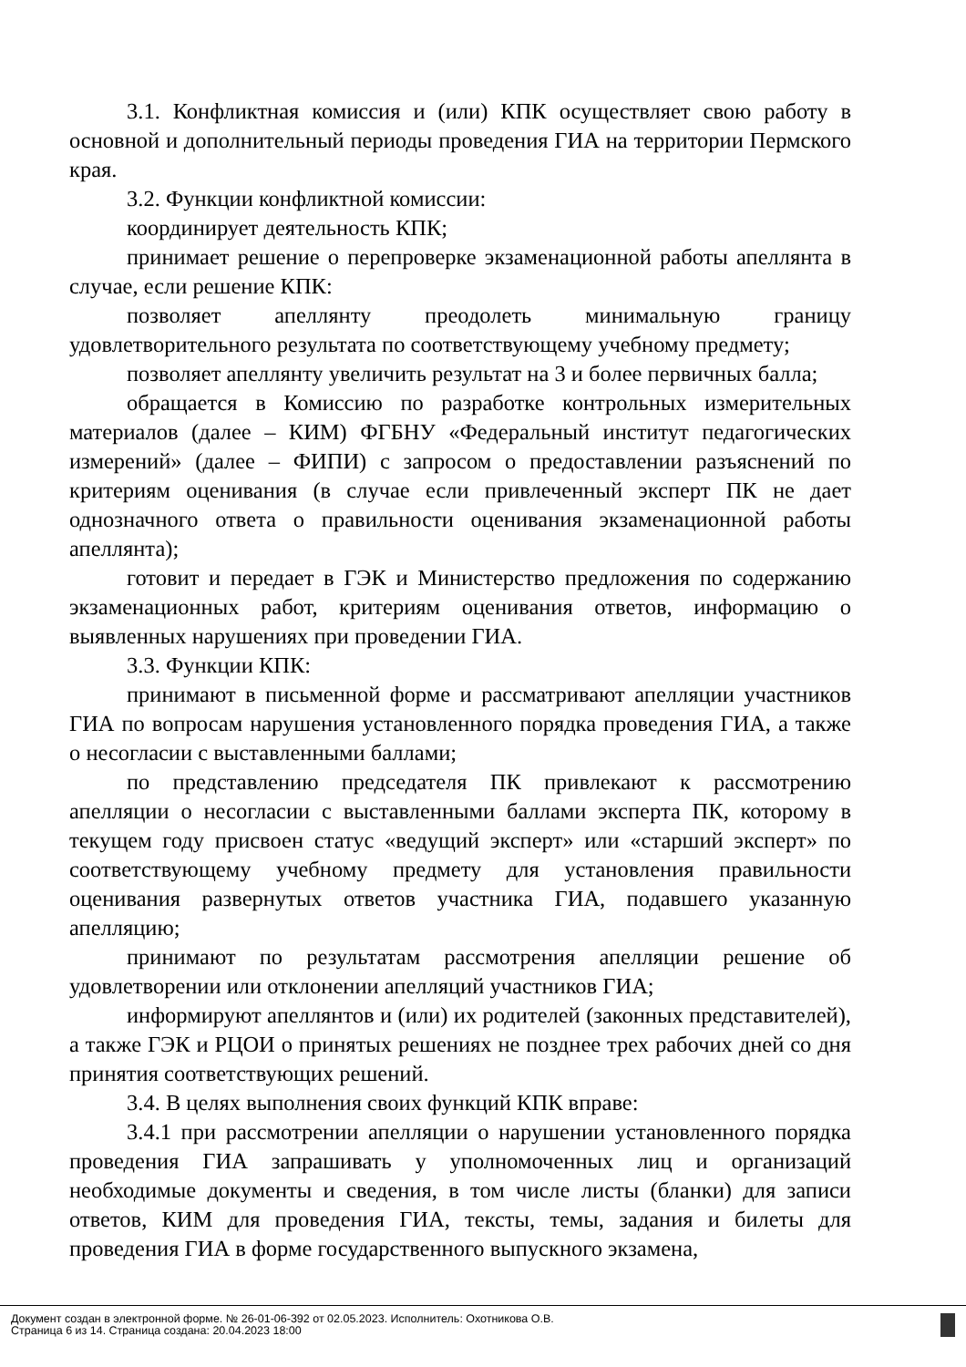3.1. Конфликтная комиссия и (или) КПК осуществляет свою работу в основной и дополнительный периоды проведения ГИА на территории Пермского края.
3.2. Функции конфликтной комиссии:
координирует деятельность КПК;
принимает решение о перепроверке экзаменационной работы апеллянта в случае, если решение КПК:
позволяет апеллянту преодолеть минимальную границу удовлетворительного результата по соответствующему учебному предмету;
позволяет апеллянту увеличить результат на 3 и более первичных балла;
обращается в Комиссию по разработке контрольных измерительных материалов (далее – КИМ) ФГБНУ «Федеральный институт педагогических измерений» (далее – ФИПИ) с запросом о предоставлении разъяснений по критериям оценивания (в случае если привлеченный эксперт ПК не дает однозначного ответа о правильности оценивания экзаменационной работы апеллянта);
готовит и передает в ГЭК и Министерство предложения по содержанию экзаменационных работ, критериям оценивания ответов, информацию о выявленных нарушениях при проведении ГИА.
3.3. Функции КПК:
принимают в письменной форме и рассматривают апелляции участников ГИА по вопросам нарушения установленного порядка проведения ГИА, а также о несогласии с выставленными баллами;
по представлению председателя ПК привлекают к рассмотрению апелляции о несогласии с выставленными баллами эксперта ПК, которому в текущем году присвоен статус «ведущий эксперт» или «старший эксперт» по соответствующему учебному предмету для установления правильности оценивания развернутых ответов участника ГИА, подавшего указанную апелляцию;
принимают по результатам рассмотрения апелляции решение об удовлетворении или отклонении апелляций участников ГИА;
информируют апеллянтов и (или) их родителей (законных представителей), а также ГЭК и РЦОИ о принятых решениях не позднее трех рабочих дней со дня принятия соответствующих решений.
3.4. В целях выполнения своих функций КПК вправе:
3.4.1 при рассмотрении апелляции о нарушении установленного порядка проведения ГИА запрашивать у уполномоченных лиц и организаций необходимые документы и сведения, в том числе листы (бланки) для записи ответов, КИМ для проведения ГИА, тексты, темы, задания и билеты для проведения ГИА в форме государственного выпускного экзамена,
Документ создан в электронной форме. № 26-01-06-392 от 02.05.2023. Исполнитель: Охотникова О.В.
Страница 6 из 14. Страница создана: 20.04.2023 18:00